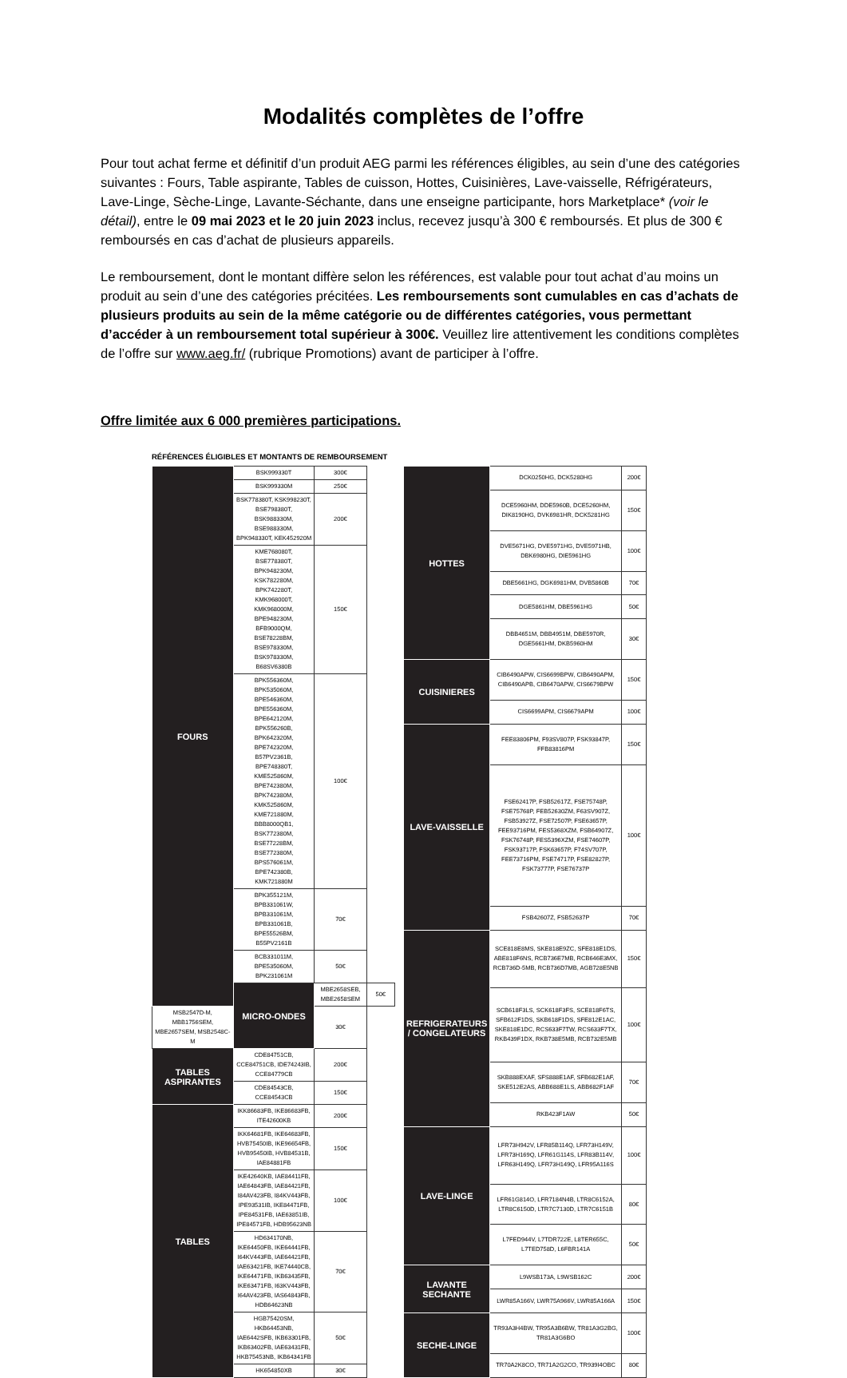Modalités complètes de l’offre
Pour tout achat ferme et définitif d’un produit AEG parmi les références éligibles, au sein d’une des catégories suivantes : Fours, Table aspirante, Tables de cuisson, Hottes, Cuisinières, Lave-vaisselle, Réfrigérateurs, Lave-Linge, Sèche-Linge, Lavante-Séchante, dans une enseigne participante, hors Marketplace* (voir le détail), entre le 09 mai 2023 et le 20 juin 2023 inclus, recevez jusqu’à 300 € remboursés. Et plus de 300 € remboursés en cas d’achat de plusieurs appareils.
Le remboursement, dont le montant diffère selon les références, est valable pour tout achat d’au moins un produit au sein d’une des catégories précitées. Les remboursements sont cumulables en cas d’achats de plusieurs produits au sein de la même catégorie ou de différentes catégories, vous permettant d’accéder à un remboursement total supérieur à 300€. Veuillez lire attentivement les conditions complètes de l’offre sur www.aeg.fr/ (rubrique Promotions) avant de participer à l’offre.
Offre limitée aux 6 000 premières participations.
RÉFÉRENCES ÉLIGIBLES ET MONTANTS DE REMBOURSEMENT
| FOURS | BSK999330T | 300€ | |
| | BSK999330M | 250€ | |
| | BSK778380T, KSK998230T, BSE798380T, BSK988330M, BSE988330M, BPK948330T, KEK452920M | 200€ | |
| | KME768080T, BSE778380T, BPK948230M, KSK782280M, BPK742280T, KMK968000T, KMK968000M, BPE948230M, BFB9000QM, BSE78228BM, BSE978330M, BSK978330M, B68SV6380B | 150€ | |
| | BPK556360M, BPK535060M, BPE546360M, BPE556360M, BPE642120M, BPK556260B, BPK642320M, BPE742320M, B57PV2361B, BPE748380T, KME525860M, BPE742380M, BPK742380M, KMK525860M, KME721880M, BBB8000QB1, BSK772380M, BSE77228BM, BSE772380M, BPS576061M, BPE742380B, KMK721880M | 100€ | |
| | BPK355121M, BPB331061W, BPB331061M, BPB331061B, BPE55526BM, B55PV2161B | 70€ | |
| | BCB331011M, BPE535060M, BPK231061M | 50€ | |
| | MICRO-ONDES | MBE2658SEB, MBE2658SEM | 50€ |
| MSB2547D-M, MBB1756SEM, MBE2657SEM, MSB2548C-M | | 30€ | |
| TABLES ASPIRANTES | CDE84751CB, CCE84751CB, IDE74243IB, CCE84779CB | 200€ | |
| | CDE84543CB, CCE84543CB | 150€ | |
| TABLES | IKK86683FB, IKE86683FB, ITE42600KB | 200€ | |
| | IKK64681FB, IKE64683FB, HVB75450IB, IKE96654FB, HVB95450IB, HVB84531B, IAE84881FB | 150€ | |
| | IKE42640KB, IAE84411FB, IAE64843FB, IAE84421FB, I84AV423FB, I84KV443FB, IPE93531IB, IKE84471FB, IPE84531FB, IAE63851IB, IPE84571FB, HDB95623NB | 100€ | |
| | HD634170NB, IKE64450FB, IKE64441FB, I64KV443FB, IAE64421FB, IAE63421FB, IKE74440CB, IKE64471FB, IKB63435FB, IKE63471FB, I63KV443FB, I64AV423FB, IAS64843FB, HDB64623NB | 70€ | |
| | HGB75420SM, HKB64453NB, IAE6442SFB, IKB63301FB, IKB63402FB, IAE63431FB, HKB75453NB, IKB64341FB | 50€ | |
| | HK654850XB | 30€ | |
| HOTTES | DCK0250HG, DCK5280HG | 200€ |
| | DCE5960HM, DDE5960B, DCE5260HM, DIK8190HG, DVK6981HR, DCK5281HG | 150€ |
| | DVE5671HG, DVE5971HG, DVE5971HB, DBK6980HG, DIE5961HG | 100€ |
| | DBE5661HG, DGK6981HM, DVB5860B | 70€ |
| | DGE5861HM, DBE5961HG | 50€ |
| | DBB4651M, DBB4951M, DBE5970R, DGE5661HM, DKB5960HM | 30€ |
| CUISINIERES | CIB6490APW, CIS6699BPW, CIB6490APM, CIB6490APB, CIB6470APW, CIS6679BPW | 150€ |
| | CIS6699APM, CIS6679APM | 100€ |
| LAVE-VAISSELLE | FEE83806PM, F93SV807P, FSK93847P, FFB83816PM | 150€ |
| | FSE62417P, FSB52617Z, FSE75748P, FSE75768P, FEB52630ZM, F63SV907Z, FSB53927Z, FSE72507P, FSE63657P, FEE93716PM, FES5368XZM, FSB64907Z, FSK76748P, FES5396XZM, FSE74607P, FSK93717P, FSK63657P, F74SV707P, FEE73716PM, FSE74717P, FSE82827P, FSK73777P, FSE76737P | 100€ |
| | FSB42607Z, FSB52637P | 70€ |
| REFRIGERATEURS / CONGELATEURS | SCE818E8MS, SKE818E9ZC, SFE818E1DS, ABE818F6NS, RCB736E7MB, RCB646E3MX, RCB736D-5MB, RCB736D7MB, AGB728E5NB | 150€ |
| | SCB618F3LS, SCK618F3FS, SCE818F6TS, SFB612F1DS, SKB618F1DS, SFE812E1AC, SKE818E1DC, RCS633F7TW, RCS633F7TX, RKB439F1DX, RKB738E5MB, RCB732E5MB | 100€ |
| | SKB888EXAF, SFS888E1AF, SFB682E1AF, SKE512E2AS, ABB688E1LS, ABB682F1AF | 70€ |
| | RKB423F1AW | 50€ |
| LAVE-LINGE | LFR73H942V, LFR85B114Q, LFR73H149V, LFR73H169Q, LFR61G114S, LFR83B114V, LFR63H149Q, LFR73H149Q, LFR95A116S | 100€ |
| | LFR61G814O, LFR7184N4B, LTR8C6152A, LTR8C6150D, LTR7C7130D, LTR7C6151B | 80€ |
| | L7FED944V, L7TDR722E, L8TER655C, L7TED758D, L6FBR141A | 50€ |
| LAVANTE SECHANTE | L9WSB173A, L9WSB162C | 200€ |
| | LWR85A166V, LWR75A966V, LWR85A166A | 150€ |
| SECHE-LINGE | TR93A3H4BW, TR95A3B6BW, TR81A3G2BG, TR81A3G6BO | 100€ |
| | TR70A2K8CO, TR71A2G2CO, TR939I4OBC | 80€ |